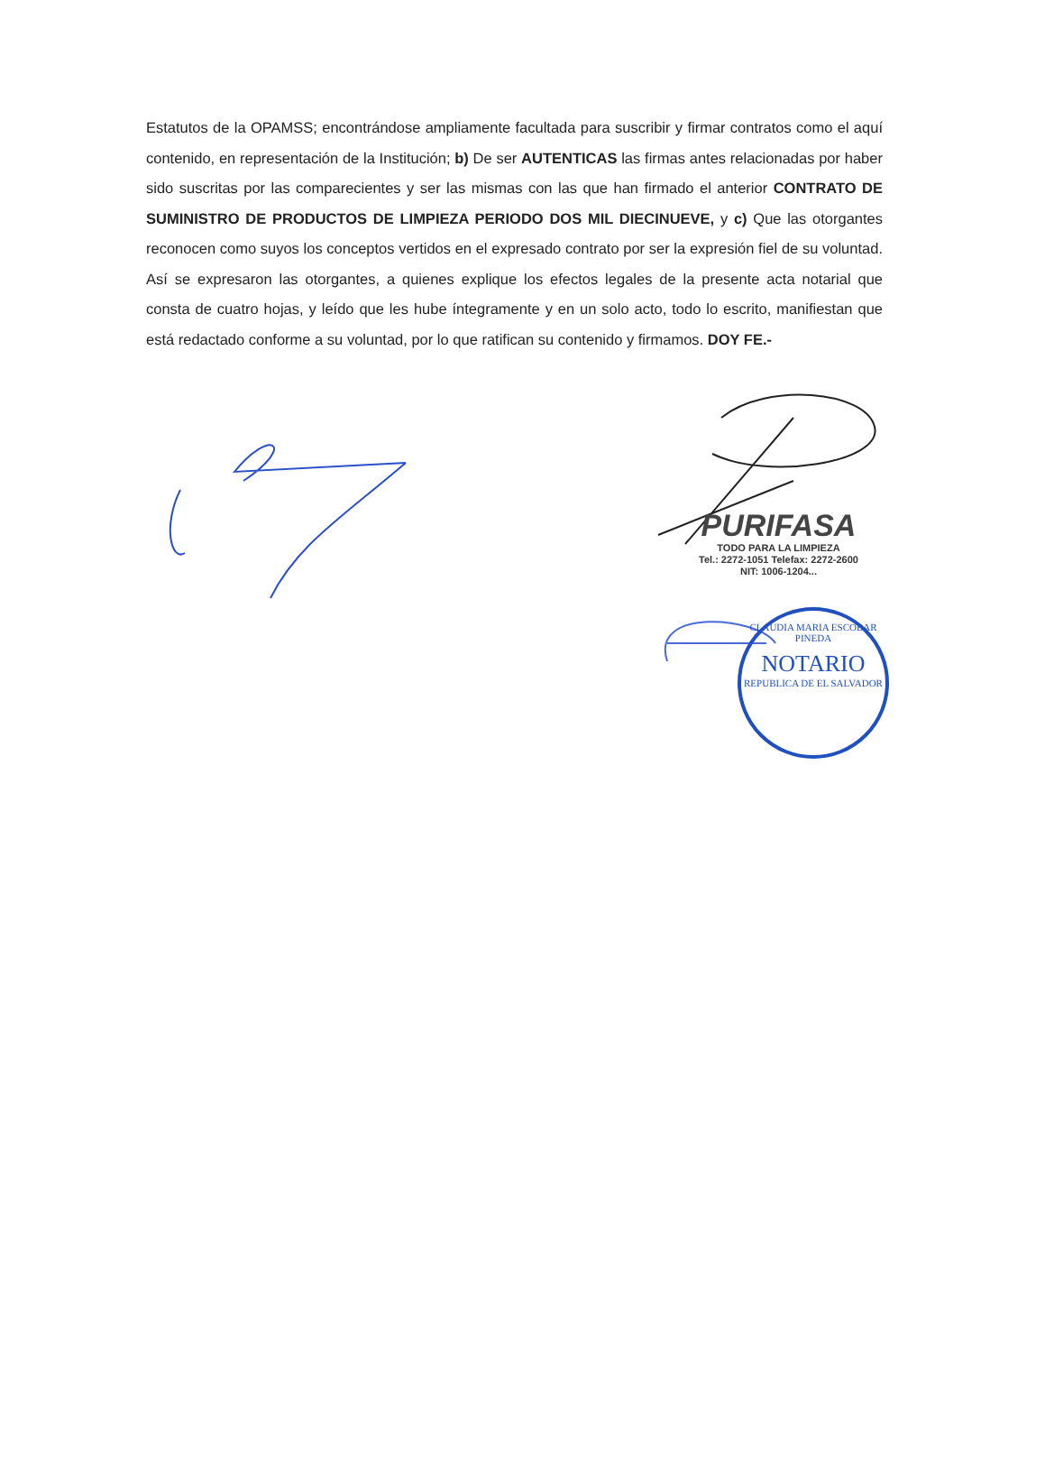Estatutos de la OPAMSS; encontrándose ampliamente facultada para suscribir y firmar contratos como el aquí contenido, en representación de la Institución; b) De ser AUTENTICAS las firmas antes relacionadas por haber sido suscritas por las comparecientes y ser las mismas con las que han firmado el anterior CONTRATO DE SUMINISTRO DE PRODUCTOS DE LIMPIEZA PERIODO DOS MIL DIECINUEVE, y c) Que las otorgantes reconocen como suyos los conceptos vertidos en el expresado contrato por ser la expresión fiel de su voluntad. Así se expresaron las otorgantes, a quienes explique los efectos legales de la presente acta notarial que consta de cuatro hojas, y leído que les hube íntegramente y en un solo acto, todo lo escrito, manifiestan que está redactado conforme a su voluntad, por lo que ratifican su contenido y firmamos. DOY FE.-
PURIFASA
TODO PARA LA LIMPIEZA
Tel.: 2272-1051 Telefax: 2272-2600
NIT: 1006-1204...
CLAUDIA MARIA ESCOBAR PINEDA
NOTARIO
REPUBLICA DE EL SALVADOR